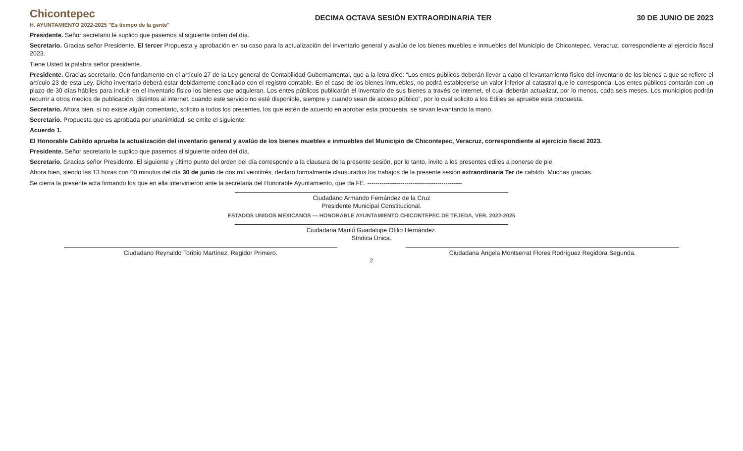Chicontepec
H. AYUNTAMIENTO 2022-2025 "Es tiempo de la gente"
DECIMA OCTAVA SESIÓN EXTRAORDINARIA TER 30 DE JUNIO DE 2023
Presidente. Señor secretario le suplico que pasemos al siguiente orden del día.
Secretario. Gracias señor Presidente. El tercer Propuesta y aprobación en su caso para la actualización del inventario general y avalúo de los bienes muebles e inmuebles del Municipio de Chicontepec, Veracruz, correspondiente al ejercicio fiscal 2023.
Tiene Usted la palabra señor presidente.
Presidente. Gracias secretario. Con fundamento en el artículo 27 de la Ley general de Contabilidad Gubernamental, que a la letra dice: “Los entes públicos deberán llevar a cabo el levantamiento físico del inventario de los bienes a que se refiere el artículo 23 de esta Ley. Dicho inventario deberá estar debidamente conciliado con el registro contable. En el caso de los bienes inmuebles, no podrá establecerse un valor inferior al catastral que le corresponda. Los entes públicos contarán con un plazo de 30 días hábiles para incluir en el inventario físico los bienes que adquieran. Los entes públicos publicarán el inventario de sus bienes a través de internet, el cual deberán actualizar, por lo menos, cada seis meses. Los municipios podrán recurrir a otros medios de publicación, distintos al internet, cuando este servicio no esté disponible, siempre y cuando sean de acceso público”, por lo cual solicito a los Ediles se apruebe esta propuesta.
Secretario. Ahora bien, si no existe algún comentario, solicito a todos los presentes, los que estén de acuerdo en aprobar esta propuesta, se sirvan levantando la mano.
Secretario. Propuesta que es aprobada por unanimidad, se emite el siguiente:
Acuerdo 1.
El Honorable Cabildo aprueba la actualización del inventario general y avalúo de los bienes muebles e inmuebles del Municipio de Chicontepec, Veracruz, correspondiente al ejercicio fiscal 2023.
Presidente. Señor secretario le suplico que pasemos al siguiente orden del día.
Secretario. Gracias señor Presidente. El siguiente y último punto del orden del día corresponde a la clausura de la presente sesión, por lo tanto, invito a los presentes ediles a ponerse de pie.
Ahora bien, siendo las 13 horas con 00 minutos del día 30 de junio de dos mil veintitrés, declaro formalmente clausurados los trabajos de la presente sesión extraordinaria Ter de cabildo. Muchas gracias.
Se cierra la presente acta firmando los que en ella intervinieron ante la secretaria del Honorable Ayuntamiento, que da FE. ----------------------------------------------
Ciudadano Armando Fernández de la Cruz
Presidente Municipal Constitucional.
ESTADOS UNIDOS MEXICANOS — HONORABLE AYUNTAMIENTO CHICONTEPEC DE TEJEDA, VER. 2022-2025
Ciudadana Marilú Guadalupe Otilio Hernández.
Síndica Única.
Ciudadano Reynaldo Toribio Martínez. Regidor Primero.
Ciudadana Ángela Montserrat Flores Rodríguez Regidora Segunda.
2